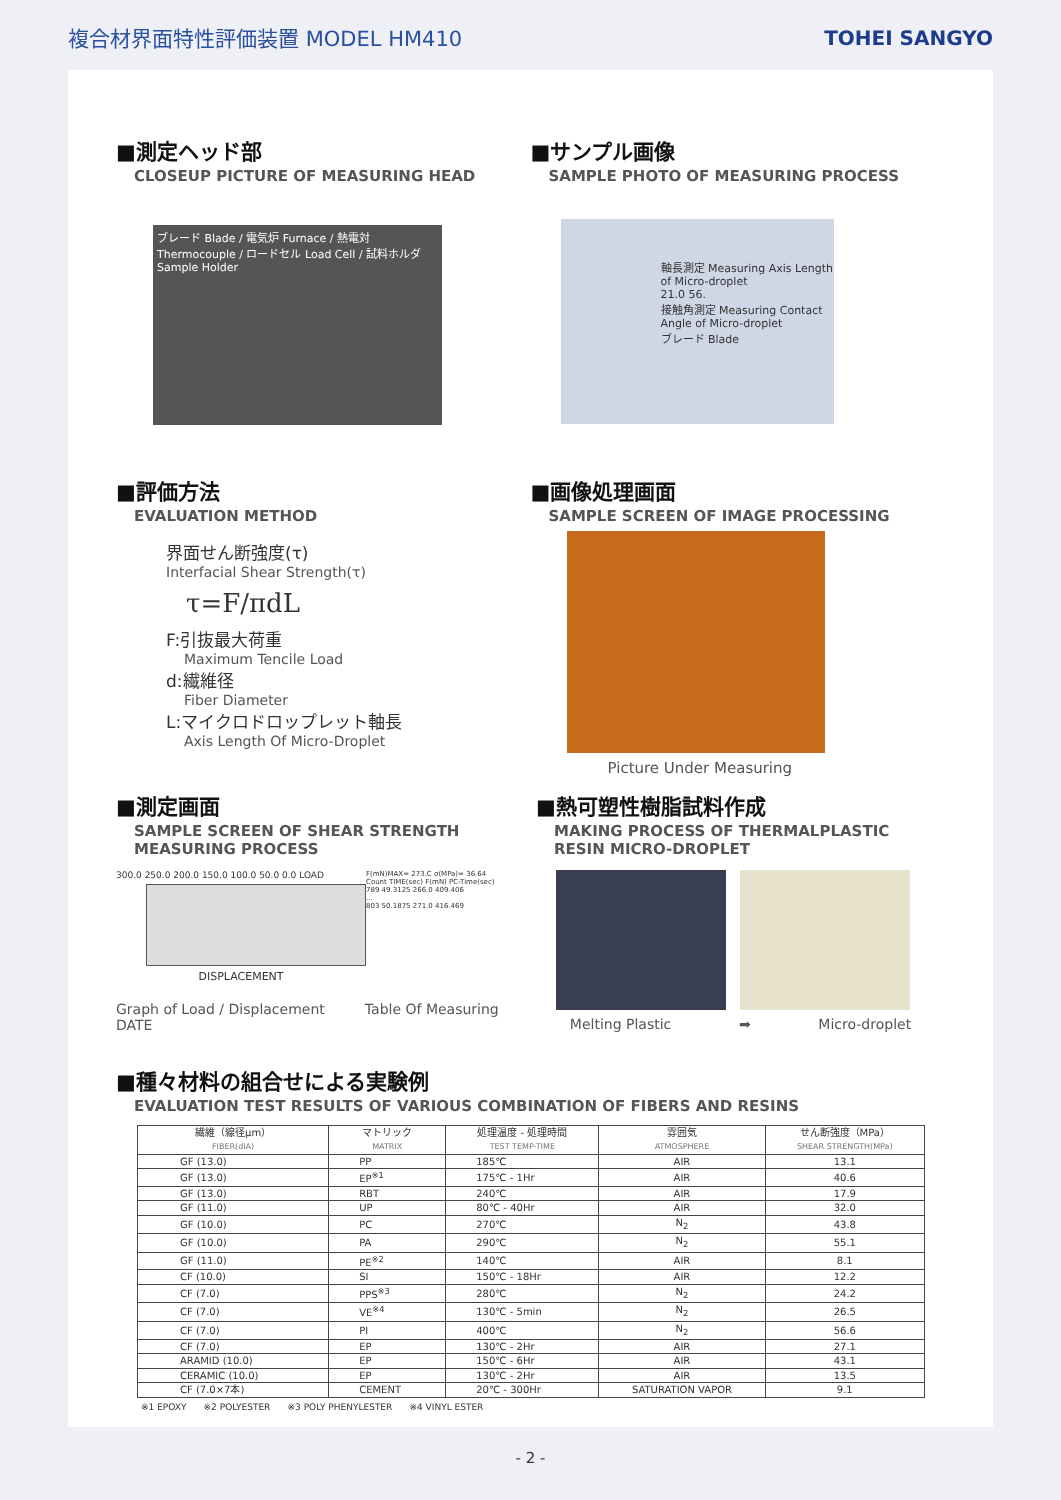複合材界面特性評価装置 MODEL HM410
TOHEI SANGYO
■測定ヘッド部
CLOSEUP PICTURE OF MEASURING HEAD
ブレード Blade / 電気炉 Furnace / 熱電対 Thermocouple / ロードセル Load Cell / 試料ホルダ Sample Holder
■サンプル画像
SAMPLE PHOTO OF MEASURING PROCESS
軸長測定 Measuring Axis Length of Micro-droplet
21.0 56.
接触角測定 Measuring Contact Angle of Micro-droplet
ブレード Blade
■評価方法
EVALUATION METHOD
界面せん断強度(τ)
Interfacial Shear Strength(τ)
τ=F/πdL
F:引抜最大荷重
Maximum Tencile Load
d:繊維径
Fiber Diameter
L:マイクロドロップレット軸長
Axis Length Of Micro-Droplet
■画像処理画面
SAMPLE SCREEN OF IMAGE PROCESSING
Picture Under Measuring
■測定画面
SAMPLE SCREEN OF SHEAR STRENGTH
MEASURING PROCESS
300.0 250.0 200.0 150.0 100.0 50.0 0.0 LOAD
DISPLACEMENT
F(mN)MAX= 273.C σ(MPa)= 36.64
Count TIME(sec) F(mN) PC-Time(sec)
789 49.3125 266.0 409.406
…
803 50.1875 271.0 416.469
Graph of Load / Displacement Table Of Measuring DATE
■熱可塑性樹脂試料作成
MAKING PROCESS OF THERMALPLASTIC
RESIN MICRO-DROPLET
Melting Plastic ➡ Micro-droplet
■種々材料の組合せによる実験例
EVALUATION TEST RESULTS OF VARIOUS COMBINATION OF FIBERS AND RESINS
| 繊維（線径μm） FIBER(dIA) | マトリック MATRIX | 処理温度 - 処理時間 TEST TEMP-TIME | 雰囲気 ATMOSPHERE | せん断強度（MPa） SHEAR STRENGTH(MPa) |
| --- | --- | --- | --- | --- |
| GF (13.0) | PP | 185℃ | AIR | 13.1 |
| GF (13.0) | EP<sup>※1</sup> | 175℃ - 1Hr | AIR | 40.6 |
| GF (13.0) | RBT | 240℃ | AIR | 17.9 |
| GF (11.0) | UP | 80℃ - 40Hr | AIR | 32.0 |
| GF (10.0) | PC | 270℃ | N<sub>2</sub> | 43.8 |
| GF (10.0) | PA | 290℃ | N<sub>2</sub> | 55.1 |
| GF (11.0) | PE<sup>※2</sup> | 140℃ | AIR | 8.1 |
| CF (10.0) | SI | 150℃ - 18Hr | AIR | 12.2 |
| CF (7.0) | PPS<sup>※3</sup> | 280℃ | N<sub>2</sub> | 24.2 |
| CF (7.0) | VE<sup>※4</sup> | 130℃ - 5min | N<sub>2</sub> | 26.5 |
| CF (7.0) | PI | 400℃ | N<sub>2</sub> | 56.6 |
| CF (7.0) | EP | 130℃ - 2Hr | AIR | 27.1 |
| ARAMID (10.0) | EP | 150℃ - 6Hr | AIR | 43.1 |
| CERAMIC (10.0) | EP | 130℃ - 2Hr | AIR | 13.5 |
| CF (7.0×7本) | CEMENT | 20℃ - 300Hr | SATURATION VAPOR | 9.1 |
※1 EPOXY ※2 POLYESTER ※3 POLY PHENYLESTER ※4 VINYL ESTER
- 2 -